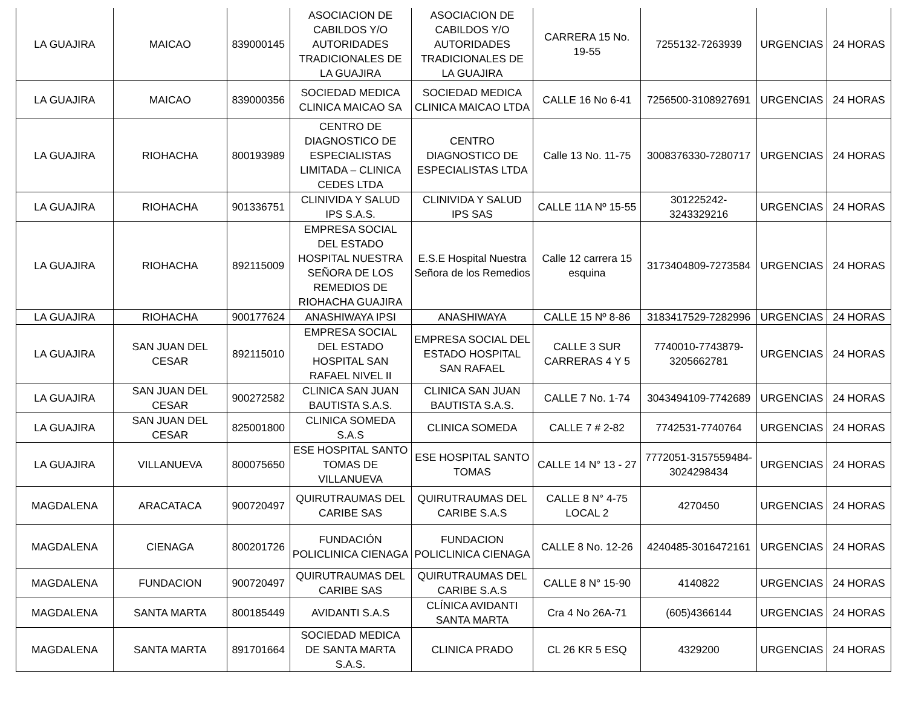| LA GUAJIRA | MAICAO | 839000145 | ASOCIACION DE CABILDOS Y/O AUTORIDADES TRADICIONALES DE LA GUAJIRA | ASOCIACION DE CABILDOS Y/O AUTORIDADES TRADICIONALES DE LA GUAJIRA | CARRERA 15 No. 19-55 | 7255132-7263939 | URGENCIAS | 24 HORAS |
| LA GUAJIRA | MAICAO | 839000356 | SOCIEDAD MEDICA CLINICA MAICAO SA | SOCIEDAD MEDICA CLINICA MAICAO LTDA | CALLE 16 No 6-41 | 7256500-3108927691 | URGENCIAS | 24 HORAS |
| LA GUAJIRA | RIOHACHA | 800193989 | CENTRO DE DIAGNOSTICO DE ESPECIALISTAS LIMITADA – CLINICA CEDES LTDA | CENTRO DIAGNOSTICO DE ESPECIALISTAS LTDA | Calle 13 No. 11-75 | 3008376330-7280717 | URGENCIAS | 24 HORAS |
| LA GUAJIRA | RIOHACHA | 901336751 | CLINIVIDA Y SALUD IPS S.A.S. | CLINIVIDA Y SALUD IPS SAS | CALLE 11A Nº 15-55 | 301225242-3243329216 | URGENCIAS | 24 HORAS |
| LA GUAJIRA | RIOHACHA | 892115009 | EMPRESA SOCIAL DEL ESTADO HOSPITAL NUESTRA SEÑORA DE LOS REMEDIOS DE RIOHACHA GUAJIRA | E.S.E Hospital Nuestra Señora de los Remedios | Calle 12 carrera 15 esquina | 3173404809-7273584 | URGENCIAS | 24 HORAS |
| LA GUAJIRA | RIOHACHA | 900177624 | ANASHIWAYA IPSI | ANASHIWAYA | CALLE 15 Nº 8-86 | 3183417529-7282996 | URGENCIAS | 24 HORAS |
| LA GUAJIRA | SAN JUAN DEL CESAR | 892115010 | EMPRESA SOCIAL DEL ESTADO HOSPITAL SAN RAFAEL NIVEL II | EMPRESA SOCIAL DEL ESTADO HOSPITAL SAN RAFAEL | CALLE 3 SUR CARRERAS 4 Y 5 | 7740010-7743879-3205662781 | URGENCIAS | 24 HORAS |
| LA GUAJIRA | SAN JUAN DEL CESAR | 900272582 | CLINICA SAN JUAN BAUTISTA S.A.S. | CLINICA SAN JUAN BAUTISTA S.A.S. | CALLE 7 No. 1-74 | 3043494109-7742689 | URGENCIAS | 24 HORAS |
| LA GUAJIRA | SAN JUAN DEL CESAR | 825001800 | CLINICA SOMEDA S.A.S | CLINICA SOMEDA | CALLE 7 # 2-82 | 7742531-7740764 | URGENCIAS | 24 HORAS |
| LA GUAJIRA | VILLANUEVA | 800075650 | ESE HOSPITAL SANTO TOMAS DE VILLANUEVA | ESE HOSPITAL SANTO TOMAS | CALLE 14 N° 13 - 27 | 7772051-3157559484-3024298434 | URGENCIAS | 24 HORAS |
| MAGDALENA | ARACATACA | 900720497 | QUIRUTRAUMAS DEL CARIBE SAS | QUIRUTRAUMAS DEL CARIBE S.A.S | CALLE 8 N° 4-75 LOCAL 2 | 4270450 | URGENCIAS | 24 HORAS |
| MAGDALENA | CIENAGA | 800201726 | FUNDACIÓN POLICLINICA CIENAGA | FUNDACION POLICLINICA CIENAGA | CALLE 8 No. 12-26 | 4240485-3016472161 | URGENCIAS | 24 HORAS |
| MAGDALENA | FUNDACION | 900720497 | QUIRUTRAUMAS DEL CARIBE SAS | QUIRUTRAUMAS DEL CARIBE S.A.S | CALLE 8 N° 15-90 | 4140822 | URGENCIAS | 24 HORAS |
| MAGDALENA | SANTA MARTA | 800185449 | AVIDANTI S.A.S | CLÍNICA AVIDANTI SANTA MARTA | Cra 4 No 26A-71 | (605)4366144 | URGENCIAS | 24 HORAS |
| MAGDALENA | SANTA MARTA | 891701664 | SOCIEDAD MEDICA DE SANTA MARTA S.A.S. | CLINICA PRADO | CL 26 KR 5 ESQ | 4329200 | URGENCIAS | 24 HORAS |